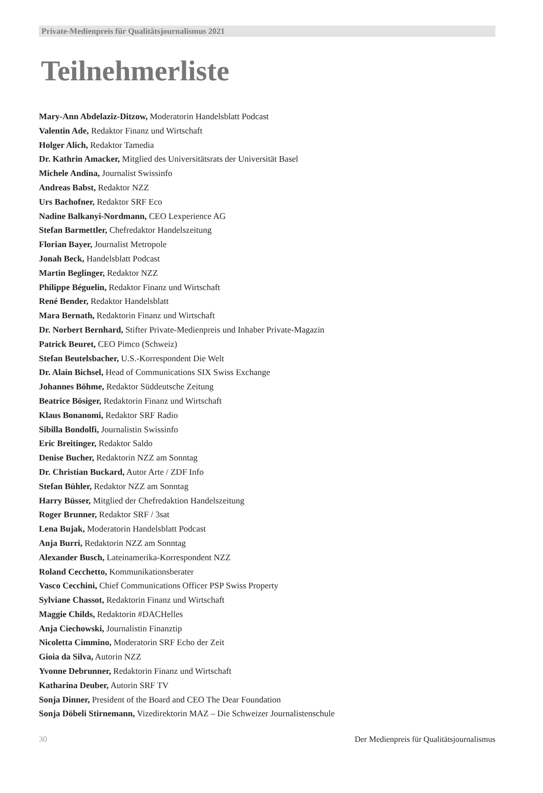Private-Medienpreis für Qualitätsjournalismus 2021
Teilnehmerliste
Mary-Ann Abdelaziz-Ditzow, Moderatorin Handelsblatt Podcast
Valentin Ade, Redaktor Finanz und Wirtschaft
Holger Alich, Redaktor Tamedia
Dr. Kathrin Amacker, Mitglied des Universitätsrats der Universität Basel
Michele Andina, Journalist Swissinfo
Andreas Babst, Redaktor NZZ
Urs Bachofner, Redaktor SRF Eco
Nadine Balkanyi-Nordmann, CEO Lexperience AG
Stefan Barmettler, Chefredaktor Handelszeitung
Florian Bayer, Journalist Metropole
Jonah Beck, Handelsblatt Podcast
Martin Beglinger, Redaktor NZZ
Philippe Béguelin, Redaktor Finanz und Wirtschaft
René Bender, Redaktor Handelsblatt
Mara Bernath, Redaktorin Finanz und Wirtschaft
Dr. Norbert Bernhard, Stifter Private-Medienpreis und Inhaber Private-Magazin
Patrick Beuret, CEO Pimco (Schweiz)
Stefan Beutelsbacher, U.S.-Korrespondent Die Welt
Dr. Alain Bichsel, Head of Communications SIX Swiss Exchange
Johannes Böhme, Redaktor Süddeutsche Zeitung
Beatrice Bösiger, Redaktorin Finanz und Wirtschaft
Klaus Bonanomi, Redaktor SRF Radio
Sibilla Bondolfi, Journalistin Swissinfo
Eric Breitinger, Redaktor Saldo
Denise Bucher, Redaktorin NZZ am Sonntag
Dr. Christian Buckard, Autor Arte / ZDF Info
Stefan Bühler, Redaktor NZZ am Sonntag
Harry Büsser, Mitglied der Chefredaktion Handelszeitung
Roger Brunner, Redaktor SRF / 3sat
Lena Bujak, Moderatorin Handelsblatt Podcast
Anja Burri, Redaktorin NZZ am Sonntag
Alexander Busch, Lateinamerika-Korrespondent NZZ
Roland Cecchetto, Kommunikationsberater
Vasco Cecchini, Chief Communications Officer PSP Swiss Property
Sylviane Chassot, Redaktorin Finanz und Wirtschaft
Maggie Childs, Redaktorin #DACHelles
Anja Ciechowski, Journalistin Finanztip
Nicoletta Cimmino, Moderatorin SRF Echo der Zeit
Gioia da Silva, Autorin NZZ
Yvonne Debrunner, Redaktorin Finanz und Wirtschaft
Katharina Deuber, Autorin SRF TV
Sonja Dinner, President of the Board and CEO The Dear Foundation
Sonja Döbeli Stirnemann, Vizedirektorin MAZ – Die Schweizer Journalistenschule
30 Der Medienpreis für Qualitätsjournalismus